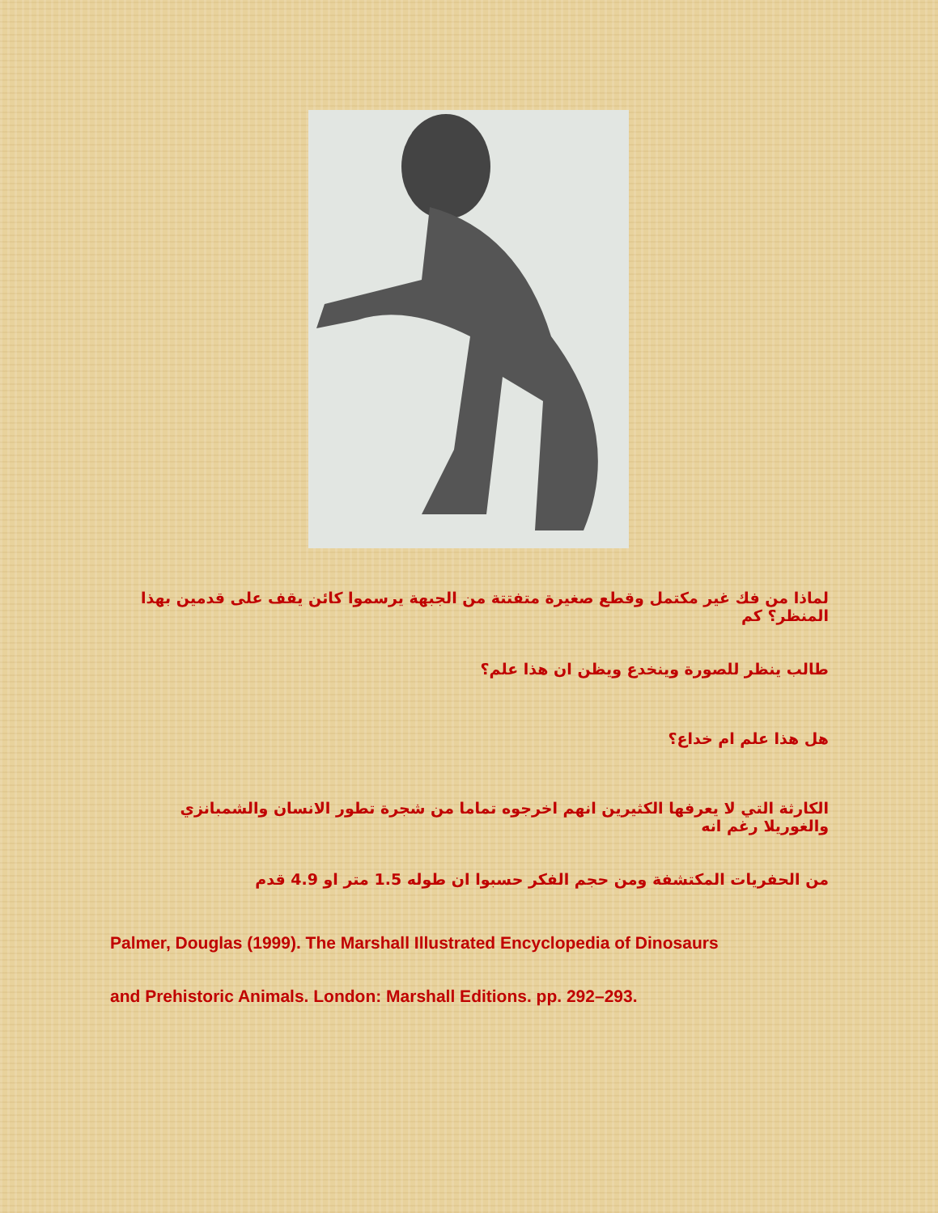لماذا من فك غير مكتمل وقطع صغيرة متفتتة من الجبهة يرسموا كائن يقف على قدمين بهذا المنظر؟ كم
طالب ينظر للصورة وينخدع ويظن ان هذا علم؟
هل هذا علم ام خداع؟
الكارثة التي لا يعرفها الكثيرين انهم اخرجوه تماما من شجرة تطور الانسان والشمبانزي والغوريلا رغم انه
من الحفريات المكتشفة ومن حجم الفكر حسبوا ان طوله 1.5 متر او 4.9 قدم
Palmer, Douglas (1999). The Marshall Illustrated Encyclopedia of Dinosaurs
and Prehistoric Animals. London: Marshall Editions. pp. 292–293.